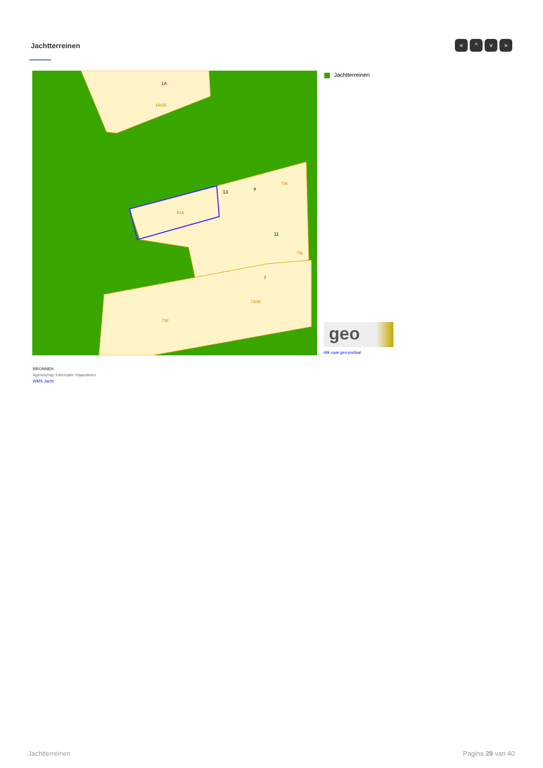Jachtterreinen
« ^ v »
81A
1602E
1A
13
9
75K
11
75L
7
73/2E
73F
Jachtterreinen
geo
klik naar geo-portaal
BRONNEN
Agentschap Informatie Vlaanderen
WMS Jacht
Jachtterreinen Pagina 29 van 40